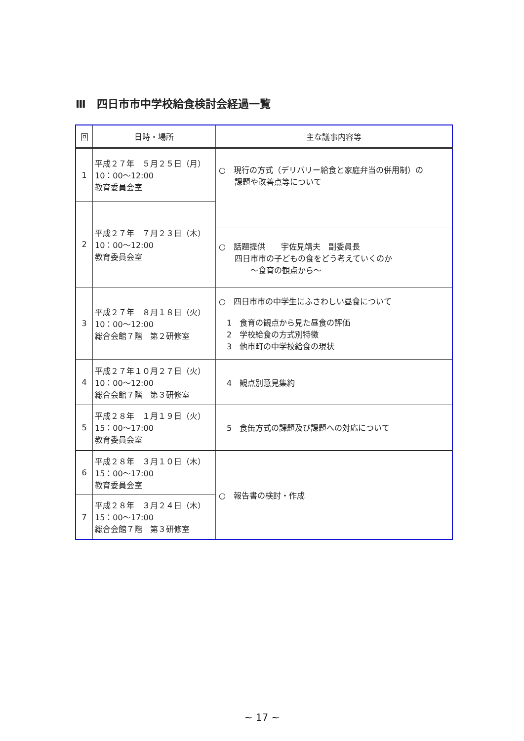Ⅲ　四日市市中学校給食検討会経過一覧
| 回 | 日時・場所 | 主な議事内容等 |
| --- | --- | --- |
| 1 | 平成２７年 ５月２５日（月） 10：00～12:00 教育委員会室 | ○ 現行の方式（デリバリー給食と家庭弁当の併用制）の 課題や改善点等について |
| 2 | 平成２７年 ７月２３日（木） 10：00～12:00 教育委員会室 | |
| | | ○ 話題提供 宇佐見靖夫 副委員長 四日市市の子どもの食をどう考えていくのか ～食育の観点から～ |
| 3 | 平成２７年 ８月１８日（火） 10：00～12:00 総合会館７階 第２研修室 | ○ 四日市市の中学生にふさわしい昼食について 1 食育の観点から見た昼食の評価 2 学校給食の方式別特徴 3 他市町の中学校給食の現状 |
| 4 | 平成２７年１０月２７日（火） 10：00～12:00 総合会館７階 第３研修室 | 4 観点別意見集約 |
| 5 | 平成２８年 １月１９日（火） 15：00～17:00 教育委員会室 | 5 食缶方式の課題及び課題への対応について |
| 6 | 平成２８年 ３月１０日（木） 15：00～17:00 教育委員会室 | ○ 報告書の検討・作成 |
| 7 | 平成２８年 ３月２４日（木） 15：00～17:00 総合会館７階 第３研修室 | |
~ 17 ~